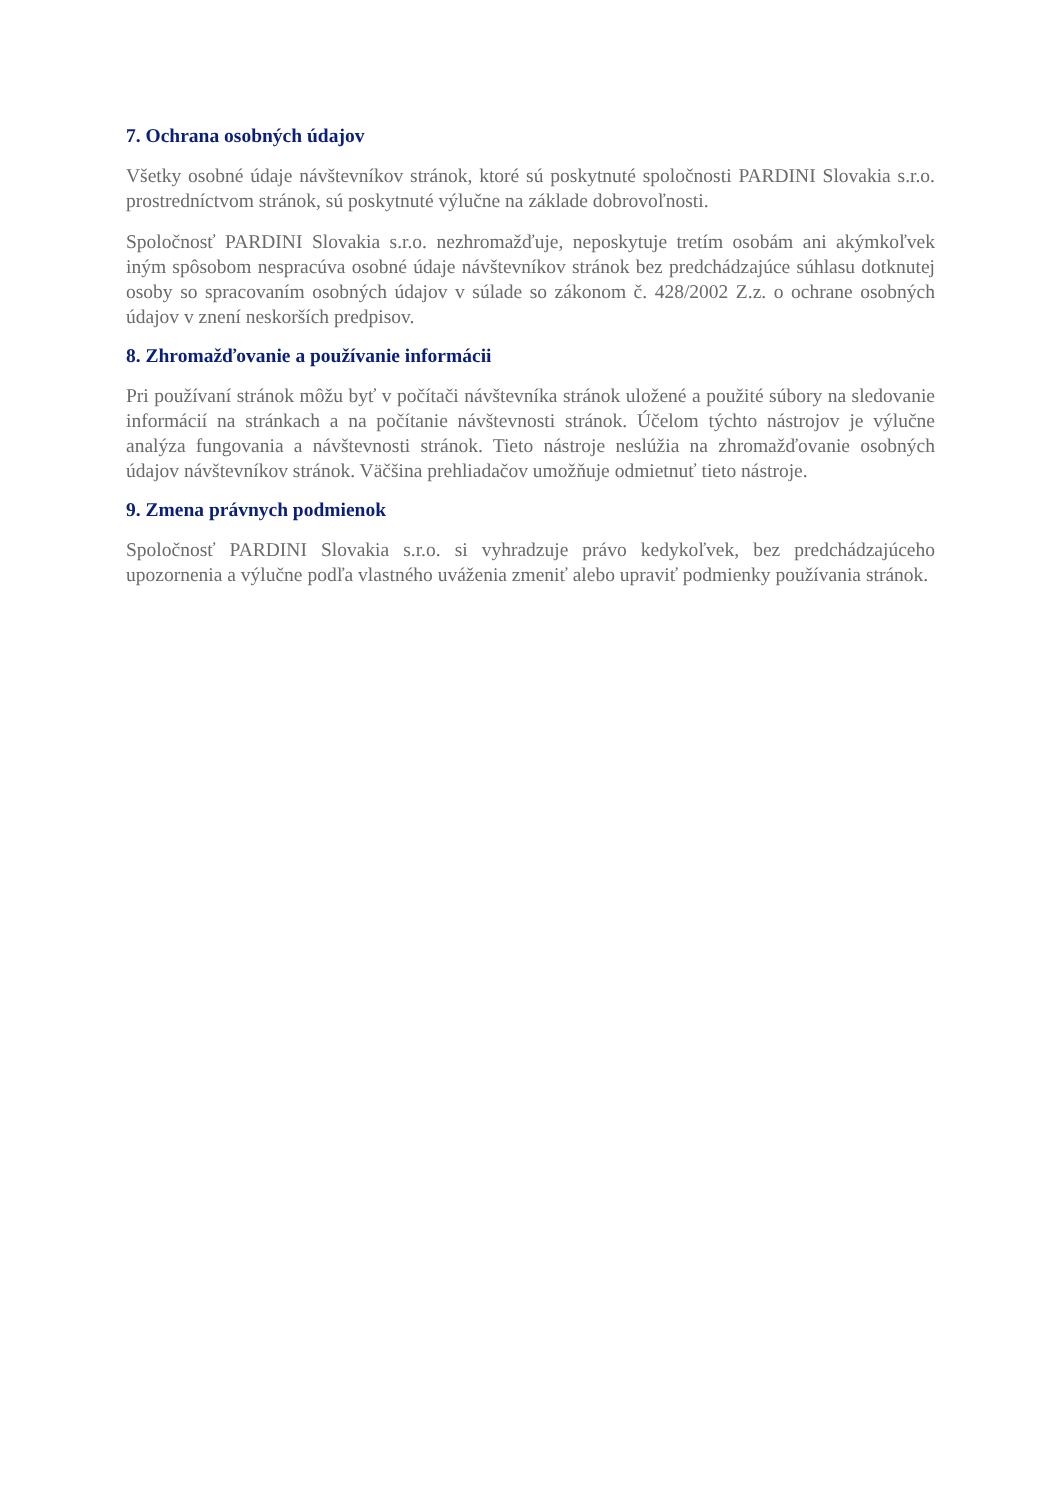7. Ochrana osobných údajov
Všetky osobné údaje návštevníkov stránok, ktoré sú poskytnuté spoločnosti PARDINI Slovakia s.r.o. prostredníctvom stránok, sú poskytnuté výlučne na základe dobrovoľnosti.
Spoločnosť PARDINI Slovakia s.r.o. nezhromažďuje, neposkytuje tretím osobám ani akýmkoľvek iným spôsobom nespracúva osobné údaje návštevníkov stránok bez predchádzajúce súhlasu dotknutej osoby so spracovaním osobných údajov v súlade so zákonom č. 428/2002 Z.z. o ochrane osobných údajov v znení neskorších predpisov.
8. Zhromažďovanie a používanie informácii
Pri používaní stránok môžu byť v počítači návštevníka stránok uložené a použité súbory na sledovanie informácií na stránkach a na počítanie návštevnosti stránok. Účelom týchto nástrojov je výlučne analýza fungovania a návštevnosti stránok. Tieto nástroje neslúžia na zhromažďovanie osobných údajov návštevníkov stránok. Väčšina prehliadačov umožňuje odmietnuť tieto nástroje.
9. Zmena právnych podmienok
Spoločnosť PARDINI Slovakia s.r.o. si vyhradzuje právo kedykoľvek, bez predchádzajúceho upozornenia a výlučne podľa vlastného uváženia zmeniť alebo upraviť podmienky používania stránok.